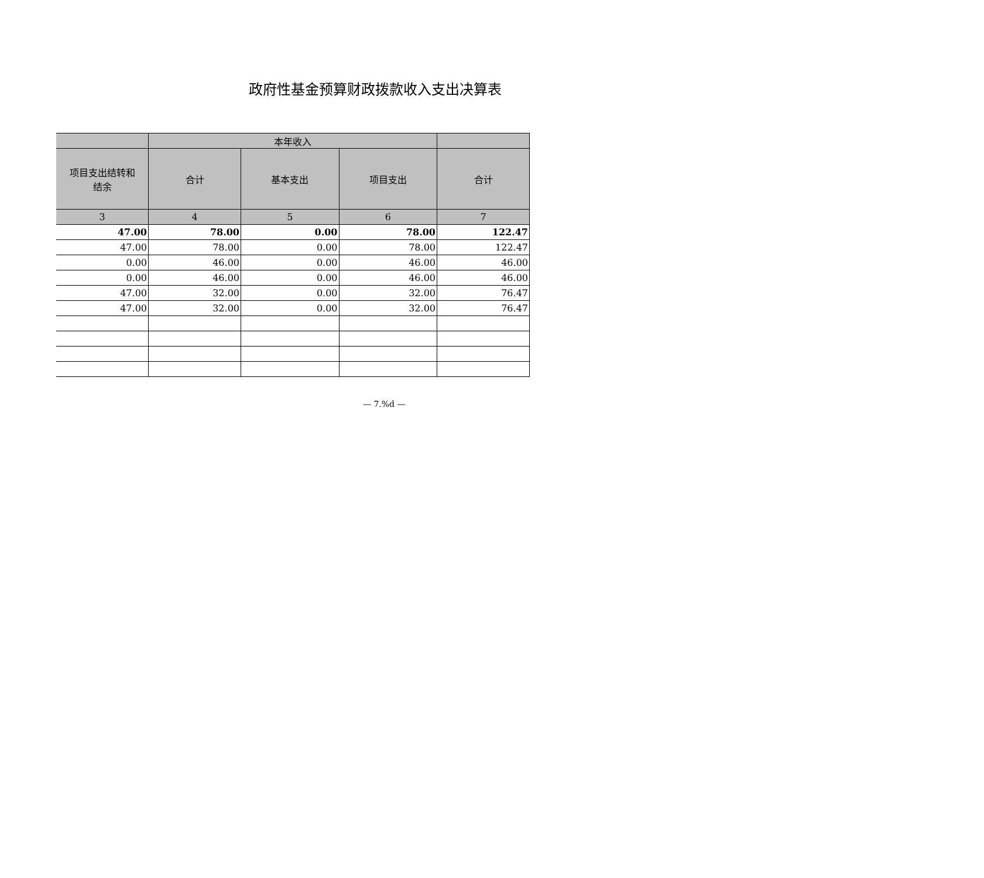政府性基金预算财政拨款收入支出决算表
| | 本年收入 | | | |
| --- | --- | --- | --- | --- |
| 项目支出结转和 结余 | 合计 | 基本支出 | 项目支出 | 合计 |
| 3 | 4 | 5 | 6 | 7 |
| 47.00 | 78.00 | 0.00 | 78.00 | 122.47 |
| 47.00 | 78.00 | 0.00 | 78.00 | 122.47 |
| 0.00 | 46.00 | 0.00 | 46.00 | 46.00 |
| 0.00 | 46.00 | 0.00 | 46.00 | 46.00 |
| 47.00 | 32.00 | 0.00 | 32.00 | 76.47 |
| 47.00 | 32.00 | 0.00 | 32.00 | 76.47 |
— 7.%d —